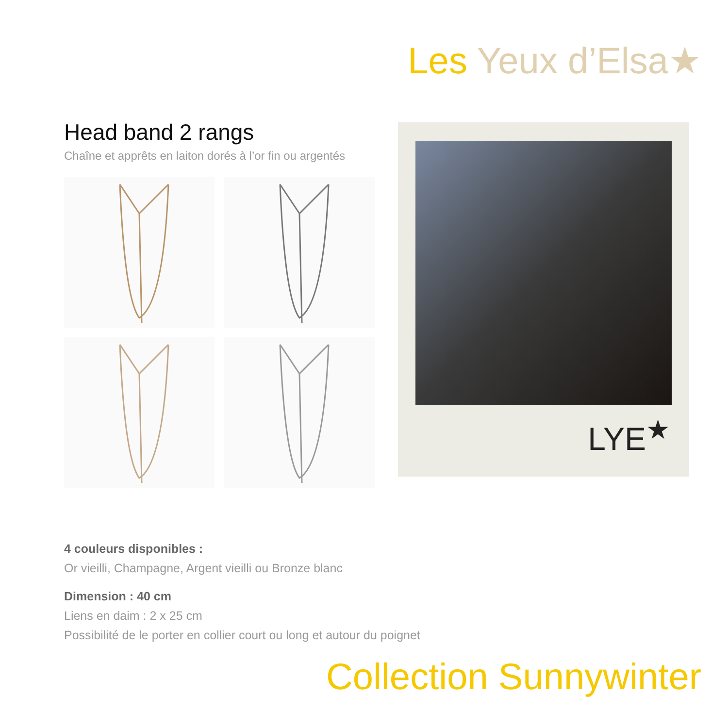Les Yeux d’Elsa★
Head band 2 rangs
Chaîne et apprêts en laiton dorés à l’or fin ou argentés
LYE<sup>★</sup>
4 couleurs disponibles :
Or vieilli, Champagne, Argent vieilli ou Bronze blanc
Dimension : 40 cm
Liens en daim : 2 x 25 cm
Possibilité de le porter en collier court ou long et autour du poignet
Collection Sunnywinter